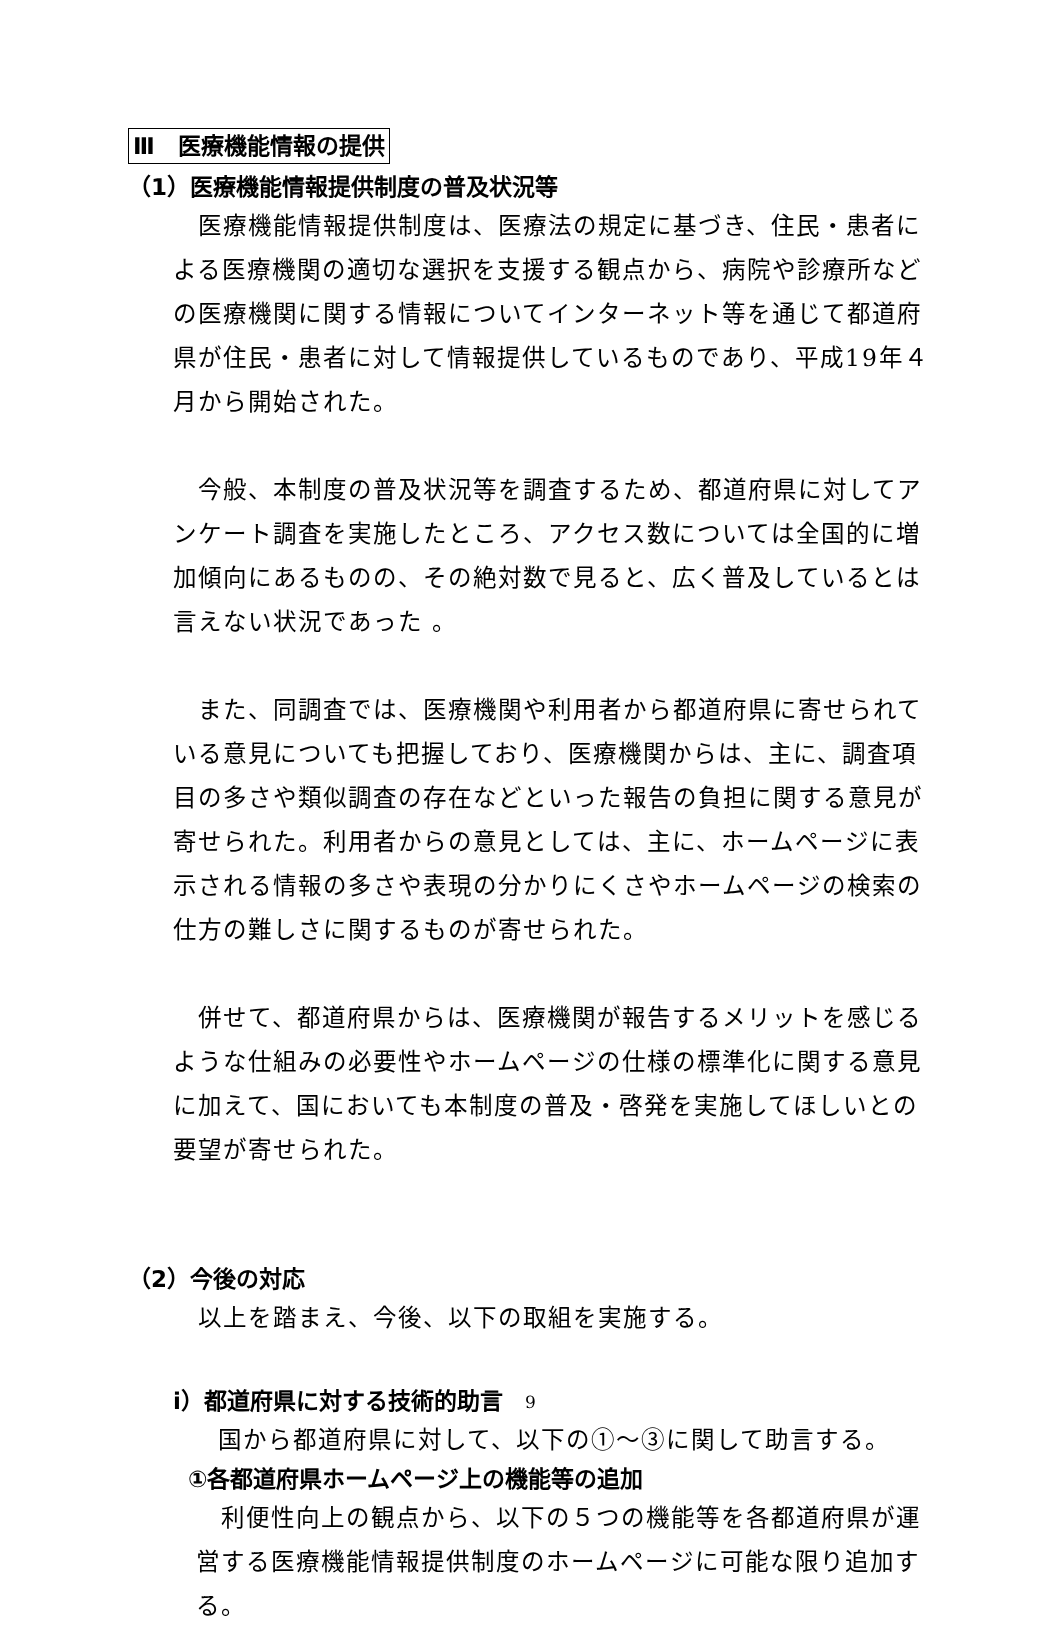Ⅲ　医療機能情報の提供
（1）医療機能情報提供制度の普及状況等
　医療機能情報提供制度は、医療法の規定に基づき、住民・患者による医療機関の適切な選択を支援する観点から、病院や診療所などの医療機関に関する情報についてインターネット等を通じて都道府県が住民・患者に対して情報提供しているものであり、平成19年４月から開始された。
　今般、本制度の普及状況等を調査するため、都道府県に対してアンケート調査を実施したところ、アクセス数については全国的に増加傾向にあるものの、その絶対数で見ると、広く普及しているとは言えない状況であった 。
　また、同調査では、医療機関や利用者から都道府県に寄せられている意見についても把握しており、医療機関からは、主に、調査項目の多さや類似調査の存在などといった報告の負担に関する意見が寄せられた。利用者からの意見としては、主に、ホームページに表示される情報の多さや表現の分かりにくさやホームページの検索の仕方の難しさに関するものが寄せられた。
　併せて、都道府県からは、医療機関が報告するメリットを感じるような仕組みの必要性やホームページの仕様の標準化に関する意見に加えて、国においても本制度の普及・啓発を実施してほしいとの要望が寄せられた。
（2）今後の対応
　以上を踏まえ、今後、以下の取組を実施する。
ⅰ）都道府県に対する技術的助言
　国から都道府県に対して、以下の①～③に関して助言する。
①各都道府県ホームページ上の機能等の追加
　利便性向上の観点から、以下の５つの機能等を各都道府県が運営する医療機能情報提供制度のホームページに可能な限り追加する。
9